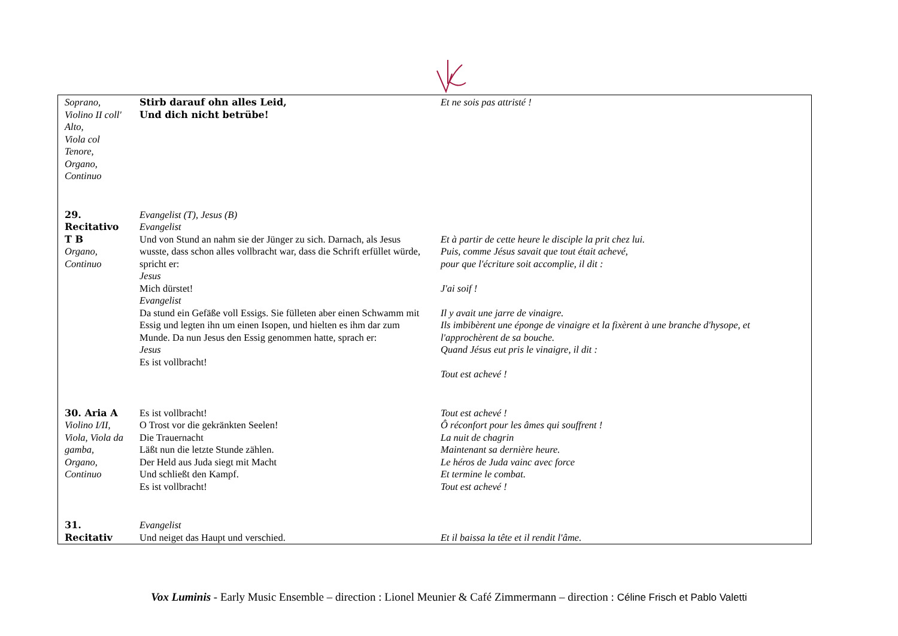| Soprano, Violino II coll' Alto, Viola col Tenore, Organo, Continuo | Stirb darauf ohn alles Leid, Und dich nicht betrübe! | Et ne sois pas attristé ! |
| 29. Recitativo T B Organo, Continuo | Evangelist (T), Jesus (B) Evangelist Und von Stund an nahm sie der Jünger zu sich. Darnach, als Jesus wusste, dass schon alles vollbracht war, dass die Schrift erfüllet würde, spricht er: Jesus Mich dürstet! Evangelist Da stund ein Gefäße voll Essigs. Sie fülleten aber einen Schwamm mit Essig und legten ihn um einen Isopen, und hielten es ihm dar zum Munde. Da nun Jesus den Essig genommen hatte, sprach er: Jesus Es ist vollbracht! | Et à partir de cette heure le disciple la prit chez lui. Puis, comme Jésus savait que tout était achevé, pour que l'écriture soit accomplie, il dit : J'ai soif ! Il y avait une jarre de vinaigre. Ils imbibèrent une éponge de vinaigre et la fixèrent à une branche d'hysope, et l'approchèrent de sa bouche. Quand Jésus eut pris le vinaigre, il dit : Tout est achevé ! |
| 30. Aria A Violino I/II, Viola, Viola da gamba, Organo, Continuo | Es ist vollbracht! O Trost vor die gekränkten Seelen! Die Trauernacht Läßt nun die letzte Stunde zählen. Der Held aus Juda siegt mit Macht Und schließt den Kampf. Es ist vollbracht! | Tout est achevé ! Ô réconfort pour les âmes qui souffrent ! La nuit de chagrin Maintenant sa dernière heure. Le héros de Juda vainc avec force Et termine le combat. Tout est achevé ! |
| 31. Recitativ | Evangelist Und neiget das Haupt und verschied. | Et il baissa la tête et il rendit l'âme. |
Vox Luminis - Early Music Ensemble – direction : Lionel Meunier & Café Zimmermann – direction : Céline Frisch et Pablo Valetti